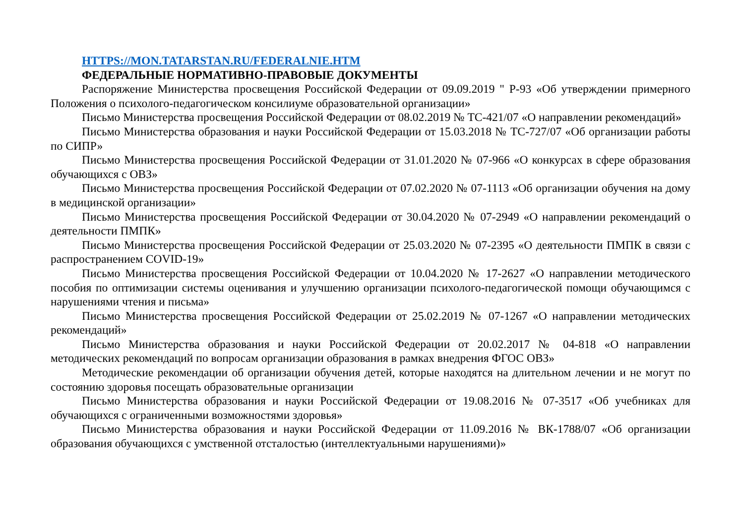HTTPS://MON.TATARSTAN.RU/FEDERALNIE.HTM
ФЕДЕРАЛЬНЫЕ НОРМАТИВНО-ПРАВОВЫЕ ДОКУМЕНТЫ
Распоряжение Министерства просвещения Российской Федерации от 09.09.2019 " Р-93 «Об утверждении примерного Положения о психолого-педагогическом консилиуме образовательной организации»
Письмо Министерства просвещения Российской Федерации от 08.02.2019 № ТС-421/07 «О направлении рекомендаций»
Письмо Министерства образования и науки Российской Федерации от 15.03.2018 № ТС-727/07 «Об организации работы по СИПР»
Письмо Министерства просвещения Российской Федерации от 31.01.2020 № 07-966 «О конкурсах в сфере образования обучающихся с ОВЗ»
Письмо Министерства просвещения Российской Федерации от 07.02.2020 № 07-1113 «Об организации обучения на дому в медицинской организации»
Письмо Министерства просвещения Российской Федерации от 30.04.2020 № 07-2949 «О направлении рекомендаций о деятельности ПМПК»
Письмо Министерства просвещения Российской Федерации от 25.03.2020 № 07-2395 «О деятельности ПМПК в связи с распространением COVID-19»
Письмо Министерства просвещения Российской Федерации от 10.04.2020 № 17-2627 «О направлении методического пособия по оптимизации системы оценивания и улучшению организации психолого-педагогической помощи обучающимся с нарушениями чтения и письма»
Письмо Министерства просвещения Российской Федерации от 25.02.2019 № 07-1267 «О направлении методических рекомендаций»
Письмо Министерства образования и науки Российской Федерации от 20.02.2017 № 04-818 «О направлении методических рекомендаций по вопросам организации образования в рамках внедрения ФГОС ОВЗ»
Методические рекомендации об организации обучения детей, которые находятся на длительном лечении и не могут по состоянию здоровья посещать образовательные организации
Письмо Министерства образования и науки Российской Федерации от 19.08.2016 № 07-3517 «Об учебниках для обучающихся с ограниченными возможностями здоровья»
Письмо Министерства образования и науки Российской Федерации от 11.09.2016 № ВК-1788/07 «Об организации образования обучающихся с умственной отсталостью (интеллектуальными нарушениями)»